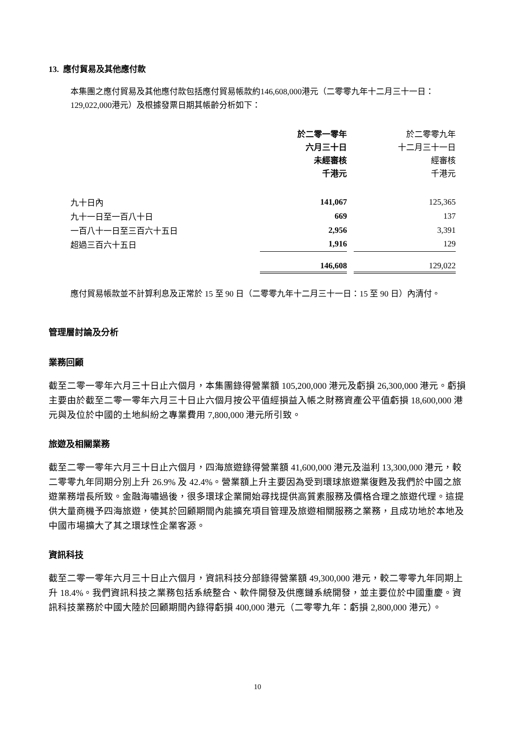13. 應付貿易及其他應付款
本集團之應付貿易及其他應付款包括應付貿易帳款約146,608,000港元（二零零九年十二月三十一日：129,022,000港元）及根據發票日期其帳齡分析如下：
| | 於二零一零年 六月三十日 未經審核 千港元 | | 於二零零九年 十二月三十一日 經審核 千港元 |
| --- | --- | --- | --- |
| 九十日內 | 141,067 | | 125,365 |
| 九十一日至一百八十日 | 669 | | 137 |
| 一百八十一日至三百六十五日 | 2,956 | | 3,391 |
| 超過三百六十五日 | 1,916 | | 129 |
| | 146,608 | | 129,022 |
應付貿易帳款並不計算利息及正常於 15 至 90 日（二零零九年十二月三十一日：15 至 90 日）內清付。
管理層討論及分析
業務回顧
截至二零一零年六月三十日止六個月，本集團錄得營業額 105,200,000 港元及虧損 26,300,000 港元。虧損主要由於截至二零一零年六月三十日止六個月按公平值經損益入帳之財務資產公平值虧損 18,600,000 港元與及位於中國的土地糾紛之專業費用 7,800,000 港元所引致。
旅遊及相關業務
截至二零一零年六月三十日止六個月，四海旅遊錄得營業額 41,600,000 港元及溢利 13,300,000 港元，較二零零九年同期分別上升 26.9% 及 42.4%。營業額上升主要因為受到環球旅遊業復甦及我們於中國之旅遊業務增長所致。金融海嘯過後，很多環球企業開始尋找提供高質素服務及價格合理之旅遊代理。這提供大量商機予四海旅遊，使其於回顧期間內能擴充項目管理及旅遊相關服務之業務，且成功地於本地及中國市場擴大了其之環球性企業客源。
資訊科技
截至二零一零年六月三十日止六個月，資訊科技分部錄得營業額 49,300,000 港元，較二零零九年同期上升 18.4%。我們資訊科技之業務包括系統整合、軟件開發及供應鏈系統開發，並主要位於中國重慶。資訊科技業務於中國大陸於回顧期間內錄得虧損 400,000 港元（二零零九年：虧損 2,800,000 港元）。
10